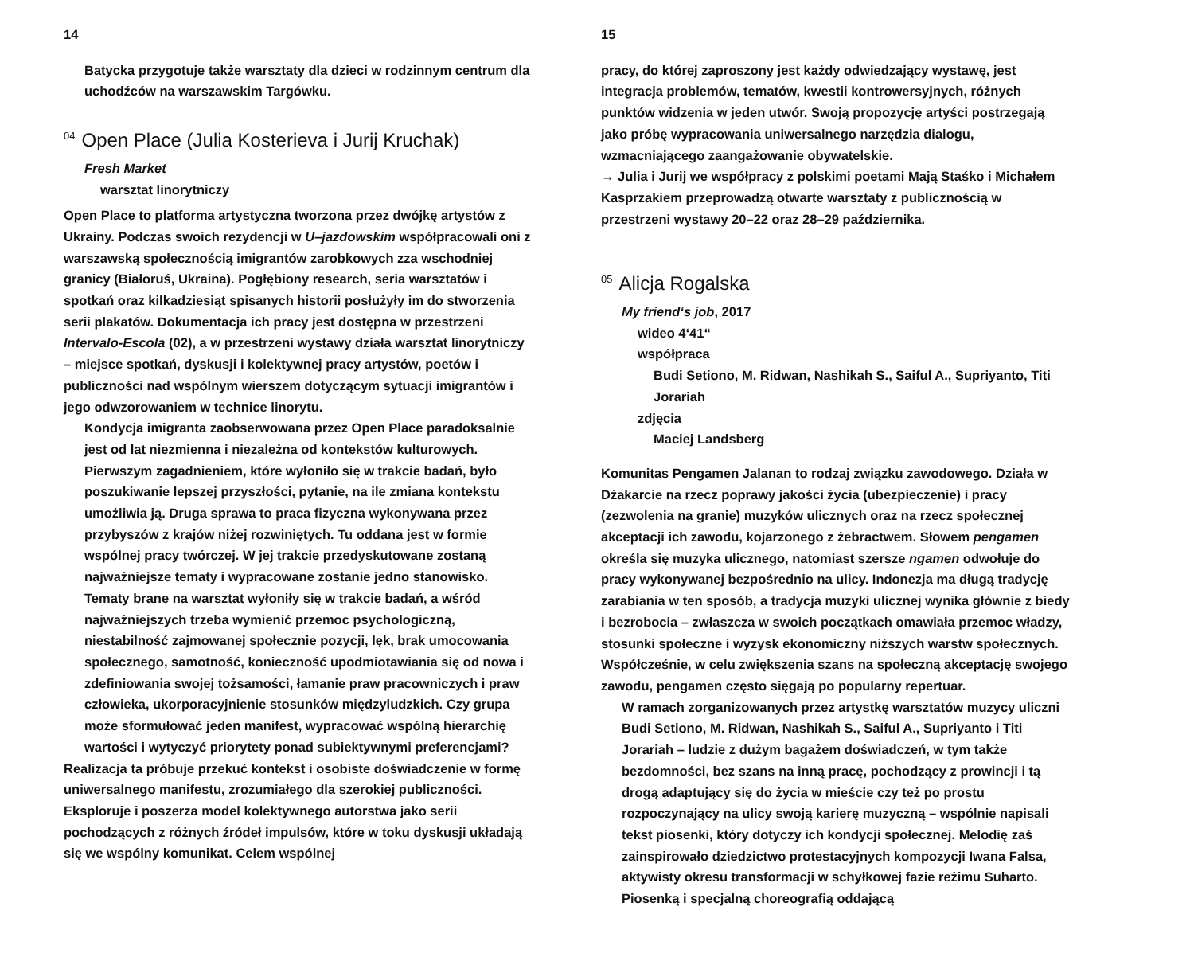14
Batycka przygotuje także warsztaty dla dzieci w rodzinnym centrum dla uchodźców na warszawskim Targówku.
<sup>04</sup> Open Place (Julia Kosterieva i Jurij Kruchak)
Fresh Market
warsztat linorytniczy
Open Place to platforma artystyczna tworzona przez dwójkę artystów z Ukrainy. Podczas swoich rezydencji w U–jazdowskim współpracowali oni z warszawską społecznością imigrantów zarobkowych zza wschodniej granicy (Białoruś, Ukraina). Pogłębiony research, seria warsztatów i spotkań oraz kilkadziesiąt spisanych historii posłużyły im do stworzenia serii plakatów. Dokumentacja ich pracy jest dostępna w przestrzeni Intervalo-Escola (02), a w przestrzeni wystawy działa warsztat linorytniczy – miejsce spotkań, dyskusji i kolektywnej pracy artystów, poetów i publiczności nad wspólnym wierszem dotyczącym sytuacji imigrantów i jego odwzorowaniem w technice linorytu.
Kondycja imigranta zaobserwowana przez Open Place paradoksalnie jest od lat niezmienna i niezależna od kontekstów kulturowych. Pierwszym zagadnieniem, które wyłoniło się w trakcie badań, było poszukiwanie lepszej przyszłości, pytanie, na ile zmiana kontekstu umożliwia ją. Druga sprawa to praca fizyczna wykonywana przez przybyszów z krajów niżej rozwiniętych. Tu oddana jest w formie wspólnej pracy twórczej. W jej trakcie przedyskutowane zostaną najważniejsze tematy i wypracowane zostanie jedno stanowisko. Tematy brane na warsztat wyłoniły się w trakcie badań, a wśród najważniejszych trzeba wymienić przemoc psychologiczną, niestabilność zajmowanej społecznie pozycji, lęk, brak umocowania społecznego, samotność, konieczność upodmiotawiania się od nowa i zdefiniowania swojej tożsamości, łamanie praw pracowniczych i praw człowieka, ukorporacyjnienie stosunków międzyludzkich. Czy grupa może sformułować jeden manifest, wypracować wspólną hierarchię wartości i wytyczyć priorytety ponad subiektywnymi preferencjami?
Realizacja ta próbuje przekuć kontekst i osobiste doświadczenie w formę uniwersalnego manifestu, zrozumiałego dla szerokiej publiczności. Eksploruje i poszerza model kolektywnego autorstwa jako serii pochodzących z różnych źródeł impulsów, które w toku dyskusji układają się we wspólny komunikat. Celem wspólnej
15
pracy, do której zaproszony jest każdy odwiedzający wystawę, jest integracja problemów, tematów, kwestii kontrowersyjnych, różnych punktów widzenia w jeden utwór. Swoją propozycję artyści postrzegają jako próbę wypracowania uniwersalnego narzędzia dialogu, wzmacniającego zaangażowanie obywatelskie.
→ Julia i Jurij we współpracy z polskimi poetami Mają Staśko i Michałem Kasprzakiem przeprowadzą otwarte warsztaty z publicznością w przestrzeni wystawy 20–22 oraz 28–29 października.
<sup>05</sup> Alicja Rogalska
My friend‘s job, 2017
wideo 4‘41“
współpraca
Budi Setiono, M. Ridwan, Nashikah S., Saiful A., Supriyanto, Titi Jorariah
zdjęcia
Maciej Landsberg
Komunitas Pengamen Jalanan to rodzaj związku zawodowego. Działa w Dżakarcie na rzecz poprawy jakości życia (ubezpieczenie) i pracy (zezwolenia na granie) muzyków ulicznych oraz na rzecz społecznej akceptacji ich zawodu, kojarzonego z żebractwem. Słowem pengamen określa się muzyka ulicznego, natomiast szersze ngamen odwołuje do pracy wykonywanej bezpośrednio na ulicy. Indonezja ma długą tradycję zarabiania w ten sposób, a tradycja muzyki ulicznej wynika głównie z biedy i bezrobocia – zwłaszcza w swoich początkach omawiała przemoc władzy, stosunki społeczne i wyzysk ekonomiczny niższych warstw społecznych. Współcześnie, w celu zwiększenia szans na społeczną akceptację swojego zawodu, pengamen często sięgają po popularny repertuar.
W ramach zorganizowanych przez artystkę warsztatów muzycy uliczni Budi Setiono, M. Ridwan, Nashikah S., Saiful A., Supriyanto i Titi Jorariah – ludzie z dużym bagażem doświadczeń, w tym także bezdomności, bez szans na inną pracę, pochodzący z prowincji i tą drogą adaptujący się do życia w mieście czy też po prostu rozpoczynający na ulicy swoją karierę muzyczną – wspólnie napisali tekst piosenki, który dotyczy ich kondycji społecznej. Melodię zaś zainspirowało dziedzictwo protestacyjnych kompozycji Iwana Falsa, aktywisty okresu transformacji w schyłkowej fazie reżimu Suharto. Piosenką i specjalną choreografią oddającą